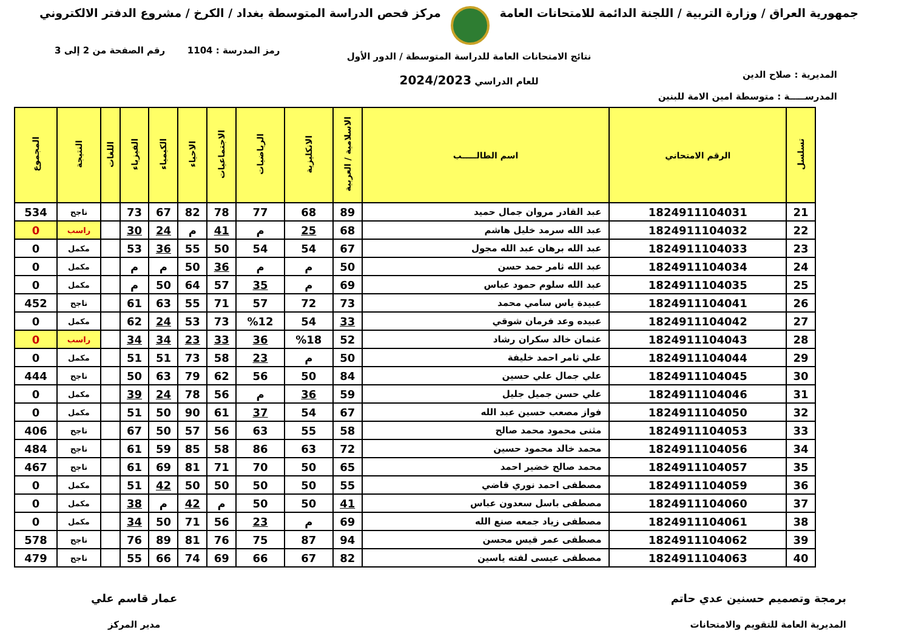جمهورية العراق / وزارة التربية / اللجنة الدائمة للامتحانات العامة
مركز فحص الدراسة المتوسطة بغداد / الكرخ / مشروع الدفتر الالكتروني
المديرية : صلاح الدين
المدرســـــة : متوسطة امين الامة للبنين
نتائج الامتحانات العامة للدراسة المتوسطة / الدور الأول
للعام الدراسي 2024/2023
رمز المدرسة : 1104 رقم الصفحة من 2 إلى 3
| تسلسل | الرقم الامتحاني | اسم الطالـــــب | الاسلامية / العربية | الانكليزية | الرياضيات | الاجتماعيات | الاحياء | الكيمياء | الفيزياء | اللغات | النتيجة | المجموع |
| --- | --- | --- | --- | --- | --- | --- | --- | --- | --- | --- | --- | --- |
| 21 | 1824911104031 | عبد القادر مروان جمال حميد | 89 | 68 | 77 | 78 | 82 | 67 | 73 | | ناجح | 534 |
| 22 | 1824911104032 | عبد الله سرمد خليل هاشم | 68 | 25 | م | 41 | م | 24 | 30 | | راسب | 0 |
| 23 | 1824911104033 | عبد الله برهان عبد الله مجول | 67 | 54 | 54 | 50 | 55 | 36 | 53 | | مكمل | 0 |
| 24 | 1824911104034 | عبد الله ثامر حمد حسن | 50 | م | م | 36 | 50 | م | م | | مكمل | 0 |
| 25 | 1824911104035 | عبد الله سلوم حمود عباس | 69 | م | 35 | 57 | 64 | 50 | م | | مكمل | 0 |
| 26 | 1824911104041 | عبيدة ياس سامي محمد | 73 | 72 | 57 | 71 | 55 | 63 | 61 | | ناجح | 452 |
| 27 | 1824911104042 | عبيده وعد فرمان شوقي | 33 | 54 | %12 | 73 | 53 | 24 | 62 | | مكمل | 0 |
| 28 | 1824911104043 | عثمان خالد سكران رشاد | 52 | %18 | 36 | 33 | 23 | 34 | 34 | | راسب | 0 |
| 29 | 1824911104044 | علي ثامر احمد خليفة | 50 | م | 23 | 58 | 73 | 51 | 51 | | مكمل | 0 |
| 30 | 1824911104045 | علي جمال علي حسين | 84 | 50 | 56 | 62 | 79 | 63 | 50 | | ناجح | 444 |
| 31 | 1824911104046 | علي حسن جميل جليل | 59 | 36 | م | 56 | 78 | 24 | 39 | | مكمل | 0 |
| 32 | 1824911104050 | فواز مصعب حسين عبد الله | 67 | 54 | 37 | 61 | 90 | 50 | 51 | | مكمل | 0 |
| 33 | 1824911104053 | مثنى محمود محمد صالح | 58 | 55 | 63 | 56 | 57 | 50 | 67 | | ناجح | 406 |
| 34 | 1824911104056 | محمد خالد محمود حسين | 72 | 63 | 86 | 58 | 85 | 59 | 61 | | ناجح | 484 |
| 35 | 1824911104057 | محمد صالح خضير احمد | 65 | 50 | 70 | 71 | 81 | 69 | 61 | | ناجح | 467 |
| 36 | 1824911104059 | مصطفى احمد نوري قاضي | 55 | 50 | 50 | 50 | 50 | 42 | 51 | | مكمل | 0 |
| 37 | 1824911104060 | مصطفى باسل سعدون عباس | 41 | 50 | 50 | م | 42 | م | 38 | | مكمل | 0 |
| 38 | 1824911104061 | مصطفى زياد جمعه صنع الله | 69 | م | 23 | 56 | 71 | 50 | 34 | | مكمل | 0 |
| 39 | 1824911104062 | مصطفى عمر قيس محسن | 94 | 87 | 75 | 76 | 81 | 89 | 76 | | ناجح | 578 |
| 40 | 1824911104063 | مصطفى عيسى لفته ياسين | 82 | 67 | 66 | 69 | 74 | 66 | 55 | | ناجح | 479 |
برمجة وتصميم حسنين عدي حاتم
المديرية العامة للتقويم والامتحانات
عمار قاسم علي
مدير المركز